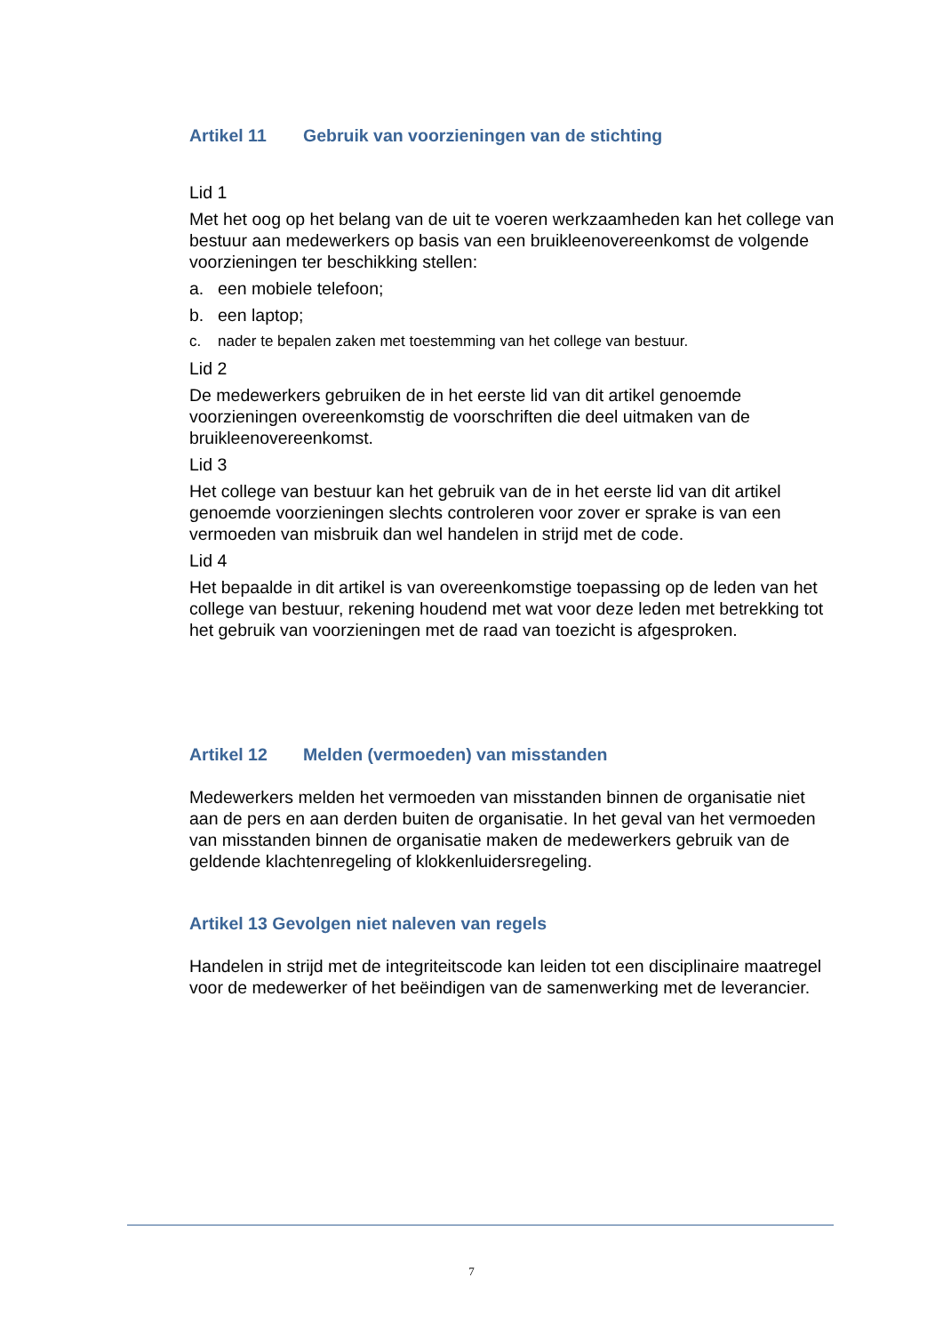Artikel 11 Gebruik van voorzieningen van de stichting
Lid 1
Met het oog op het belang van de uit te voeren werkzaamheden kan het college van bestuur aan medewerkers op basis van een bruikleenovereenkomst de volgende voorzieningen ter beschikking stellen:
a. een mobiele telefoon;
b. een laptop;
c. nader te bepalen zaken met toestemming van het college van bestuur.
Lid 2
De medewerkers gebruiken de in het eerste lid van dit artikel genoemde voorzieningen overeenkomstig de voorschriften die deel uitmaken van de bruikleenovereenkomst.
Lid 3
Het college van bestuur kan het gebruik van de in het eerste lid van dit artikel genoemde voorzieningen slechts controleren voor zover er sprake is van een vermoeden van misbruik dan wel handelen in strijd met de code.
Lid 4
Het bepaalde in dit artikel is van overeenkomstige toepassing op de leden van het college van bestuur, rekening houdend met wat voor deze leden met betrekking tot het gebruik van voorzieningen met de raad van toezicht is afgesproken.
Artikel 12 Melden (vermoeden) van misstanden
Medewerkers melden het vermoeden van misstanden binnen de organisatie niet aan de pers en aan derden buiten de organisatie. In het geval van het vermoeden van misstanden binnen de organisatie maken de medewerkers gebruik van de geldende klachtenregeling of klokkenluidersregeling.
Artikel 13 Gevolgen niet naleven van regels
Handelen in strijd met de integriteitscode kan leiden tot een disciplinaire maatregel voor de medewerker of het beëindigen van de samenwerking met de leverancier.
7